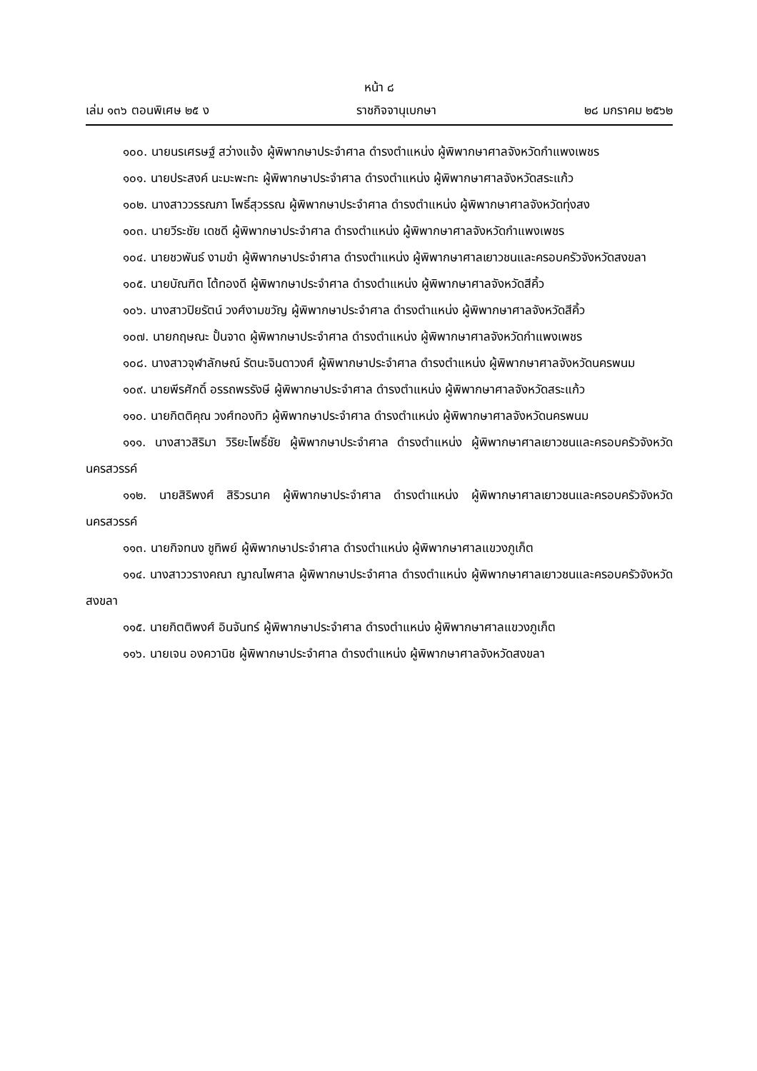หน้า ๘
เล่ม ๑๓๖ ตอนพิเศษ ๒๕ ง ราชกิจจานุเบกษา ๒๘ มกราคม ๒๕๖๒
๑๐๐. นายนรเศรษฐ์ สว่างแจ้ง ผู้พิพากษาประจำศาล ดำรงตำแหน่ง ผู้พิพากษาศาลจังหวัดกำแพงเพชร
๑๐๑. นายประสงค์ นะมะพะทะ ผู้พิพากษาประจำศาล ดำรงตำแหน่ง ผู้พิพากษาศาลจังหวัดสระแก้ว
๑๐๒. นางสาววรรณภา โพธิ์สุวรรณ ผู้พิพากษาประจำศาล ดำรงตำแหน่ง ผู้พิพากษาศาลจังหวัดทุ่งสง
๑๐๓. นายวีระชัย เดชดี ผู้พิพากษาประจำศาล ดำรงตำแหน่ง ผู้พิพากษาศาลจังหวัดกำแพงเพชร
๑๐๔. นายชวพันธ์ งามขำ ผู้พิพากษาประจำศาล ดำรงตำแหน่ง ผู้พิพากษาศาลเยาวชนและครอบครัวจังหวัดสงขลา
๑๐๕. นายบัณฑิต โต้ทองดี ผู้พิพากษาประจำศาล ดำรงตำแหน่ง ผู้พิพากษาศาลจังหวัดสีคิ้ว
๑๐๖. นางสาวปิยรัตน์ วงศ์งามขวัญ ผู้พิพากษาประจำศาล ดำรงตำแหน่ง ผู้พิพากษาศาลจังหวัดสีคิ้ว
๑๐๗. นายกฤษณะ ปั้นจาด ผู้พิพากษาประจำศาล ดำรงตำแหน่ง ผู้พิพากษาศาลจังหวัดกำแพงเพชร
๑๐๘. นางสาวจุฬาลักษณ์ รัตนะจินดาวงศ์ ผู้พิพากษาประจำศาล ดำรงตำแหน่ง ผู้พิพากษาศาลจังหวัดนครพนม
๑๐๙. นายพีรศักดิ์ อรรถพรรังษี ผู้พิพากษาประจำศาล ดำรงตำแหน่ง ผู้พิพากษาศาลจังหวัดสระแก้ว
๑๑๐. นายกิตติคุณ วงศ์ทองทิว ผู้พิพากษาประจำศาล ดำรงตำแหน่ง ผู้พิพากษาศาลจังหวัดนครพนม
๑๑๑. นางสาวสิริมา วิริยะโพธิ์ชัย ผู้พิพากษาประจำศาล ดำรงตำแหน่ง ผู้พิพากษาศาลเยาวชนและครอบครัวจังหวัดนครสวรรค์
๑๑๒. นายสิริพงศ์ สิริวรนาค ผู้พิพากษาประจำศาล ดำรงตำแหน่ง ผู้พิพากษาศาลเยาวชนและครอบครัวจังหวัดนครสวรรค์
๑๑๓. นายกิจทนง ชูทิพย์ ผู้พิพากษาประจำศาล ดำรงตำแหน่ง ผู้พิพากษาศาลแขวงภูเก็ต
๑๑๔. นางสาววรางคณา ญาณไพศาล ผู้พิพากษาประจำศาล ดำรงตำแหน่ง ผู้พิพากษาศาลเยาวชนและครอบครัวจังหวัดสงขลา
๑๑๕. นายกิตติพงศ์ อินจันทร์ ผู้พิพากษาประจำศาล ดำรงตำแหน่ง ผู้พิพากษาศาลแขวงภูเก็ต
๑๑๖. นายเจน องควานิช ผู้พิพากษาประจำศาล ดำรงตำแหน่ง ผู้พิพากษาศาลจังหวัดสงขลา